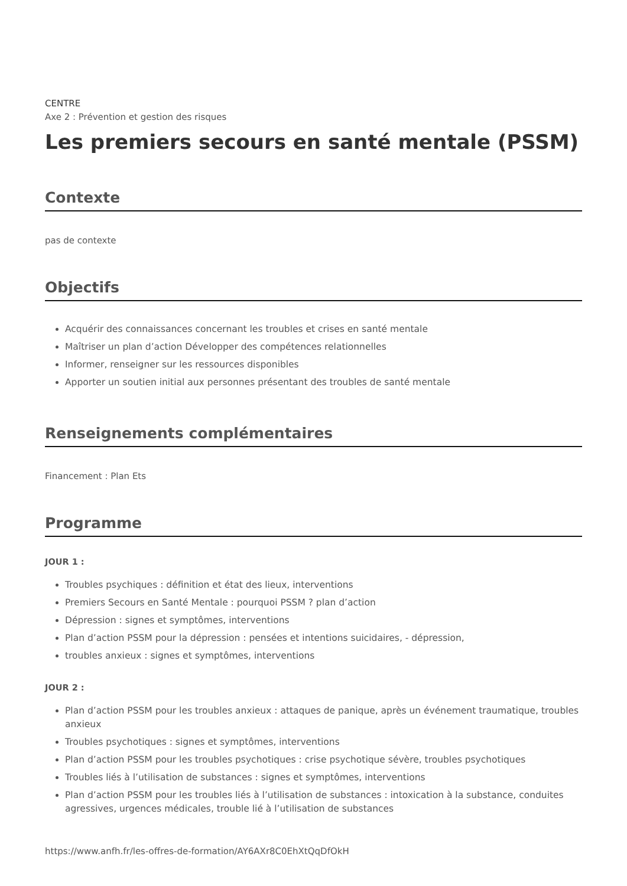CENTRE
Axe 2 : Prévention et gestion des risques
Les premiers secours en santé mentale (PSSM)
Contexte
pas de contexte
Objectifs
Acquérir des connaissances concernant les troubles et crises en santé mentale
Maîtriser un plan d’action Développer des compétences relationnelles
Informer, renseigner sur les ressources disponibles
Apporter un soutien initial aux personnes présentant des troubles de santé mentale
Renseignements complémentaires
Financement : Plan Ets
Programme
JOUR 1 :
Troubles psychiques : définition et état des lieux, interventions
Premiers Secours en Santé Mentale : pourquoi PSSM ? plan d’action
Dépression : signes et symptômes, interventions
Plan d’action PSSM pour la dépression : pensées et intentions suicidaires, - dépression,
troubles anxieux : signes et symptômes, interventions
JOUR 2 :
Plan d’action PSSM pour les troubles anxieux : attaques de panique, après un événement traumatique, troubles anxieux
Troubles psychotiques : signes et symptômes, interventions
Plan d’action PSSM pour les troubles psychotiques : crise psychotique sévère, troubles psychotiques
Troubles liés à l’utilisation de substances : signes et symptômes, interventions
Plan d’action PSSM pour les troubles liés à l’utilisation de substances : intoxication à la substance, conduites agressives, urgences médicales, trouble lié à l’utilisation de substances
https://www.anfh.fr/les-offres-de-formation/AY6AXr8C0EhXtQqDfOkH